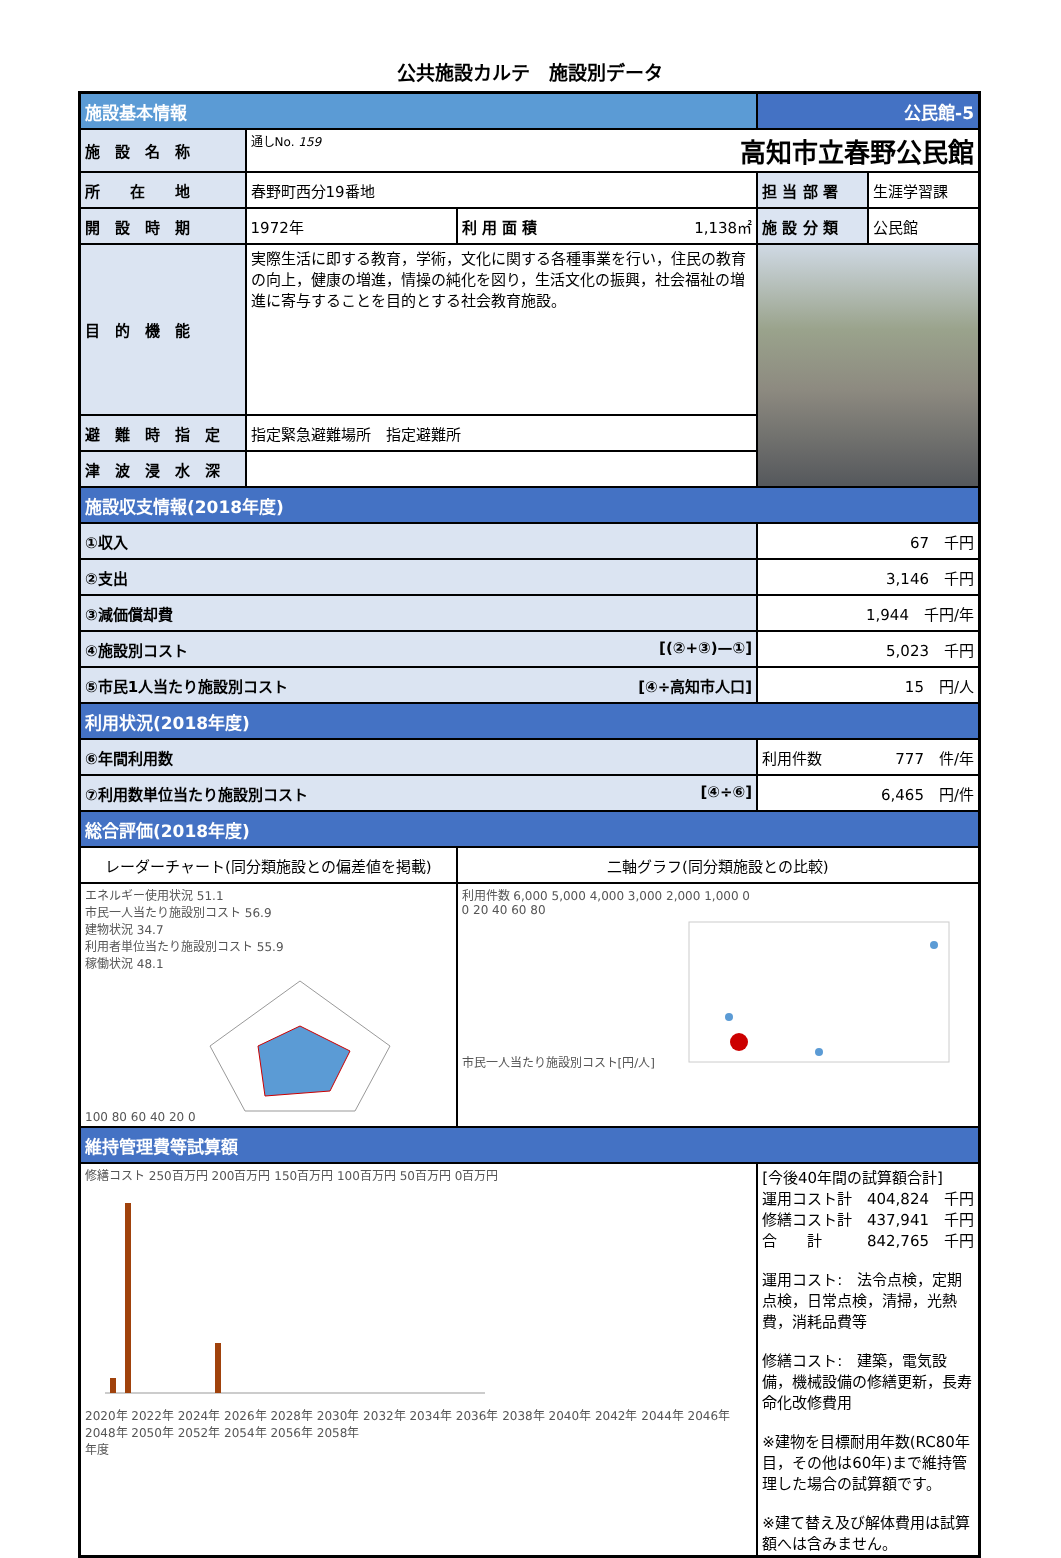公共施設カルテ　施設別データ
| 施設基本情報 | | | 公民館-5 | |
| 施 設 名 称 | 通しNo. 159 高知市立春野公民館 | | | |
| 所 在 地 | 春野町西分19番地 | | 担 当 部 署 | 生涯学習課 |
| 開 設 時 期 | 1972年 | 利 用 面 積 1,138㎡ | 施 設 分 類 | 公民館 |
| 目 的 機 能 | 実際生活に即する教育，学術，文化に関する各種事業を行い，住民の教育の向上，健康の増進，情操の純化を図り，生活文化の振興，社会福祉の増進に寄与することを目的とする社会教育施設。 | | | |
| 避 難 時 指 定 | 指定緊急避難場所 指定避難所 | | | |
| 津 波 浸 水 深 | | | | |
| 施設収支情報(2018年度) | | | | |
| ①収入 | | | 67 千円 | |
| ②支出 | | | 3,146 千円 | |
| ③減価償却費 | | | 1,944 千円/年 | |
| ④施設別コスト [(②+③)—①] | | | 5,023 千円 | |
| ⑤市民1人当たり施設別コスト [④÷高知市人口] | | | 15 円/人 | |
| 利用状況(2018年度) | | | | |
| ⑥年間利用数 | | | 利用件数 777 件/年 | |
| ⑦利用数単位当たり施設別コスト [④÷⑥] | | | 6,465 円/件 | |
| 総合評価(2018年度) | | | | |
| レーダーチャート(同分類施設との偏差値を掲載) | | 二軸グラフ(同分類施設との比較) | | |
| エネルギー使用状況 51.1 市民一人当たり施設別コスト 56.9 建物状況 34.7 利用者単位当たり施設別コスト 55.9 稼働状況 48.1 100 80 60 40 20 0 | | 利用件数 6,000 5,000 4,000 3,000 2,000 1,000 0 0 20 40 60 80 市民一人当たり施設別コスト[円/人] | | |
| 維持管理費等試算額 | | | | |
| 修繕コスト 250百万円 200百万円 150百万円 100百万円 50百万円 0百万円 2020年 2022年 2024年 2026年 2028年 2030年 2032年 2034年 2036年 2038年 2040年 2042年 2044年 2046年 2048年 2050年 2052年 2054年 2056年 2058年 年度 | | | [今後40年間の試算額合計] 運用コスト計 404,824 千円 修繕コスト計 437,941 千円 合 計 842,765 千円 運用コスト: 法令点検，定期点検，日常点検，清掃，光熱費，消耗品費等 修繕コスト: 建築，電気設備，機械設備の修繕更新，長寿命化改修費用 ※建物を目標耐用年数(RC80年目，その他は60年)まで維持管理した場合の試算額です。 ※建て替え及び解体費用は試算額へは含みません。 | |